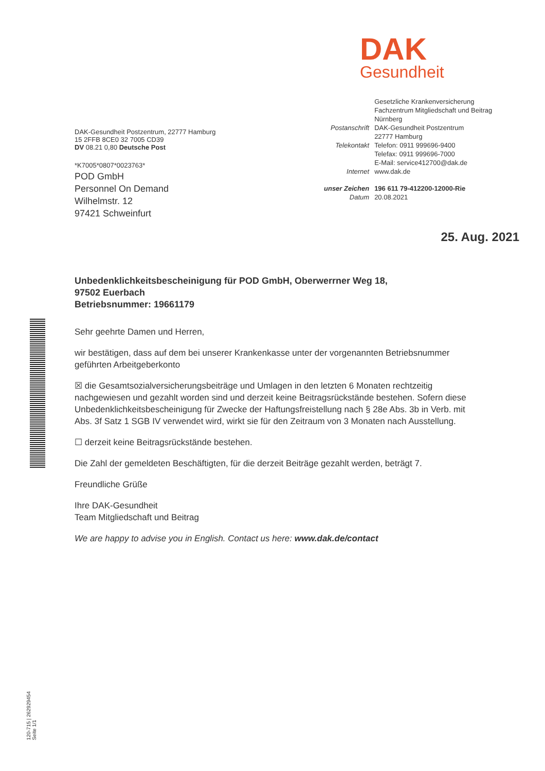DAK
Gesundheit
DAK-Gesundheit Postzentrum, 22777 Hamburg
15 2FFB 8CE0 32 7005 CD39
DV 08.21 0,80 Deutsche Post
*K7005*0807*0023763*
POD GmbH
Personnel On Demand
Wilhelmstr. 12
97421 Schweinfurt
| | Gesetzliche Krankenversicherung Fachzentrum Mitgliedschaft und Beitrag Nürnberg |
| Postanschrift | DAK-Gesundheit Postzentrum 22777 Hamburg |
| Telekontakt | Telefon: 0911 999696-9400 Telefax: 0911 999696-7000 E-Mail: service412700@dak.de |
| Internet | www.dak.de |
| unser Zeichen | 196 611 79-412200-12000-Rie |
| Datum | 20.08.2021 |
25. Aug. 2021
Unbedenklichkeitsbescheinigung für POD GmbH, Oberwerrner Weg 18,
97502 Euerbach
Betriebsnummer: 19661179
Sehr geehrte Damen und Herren,
wir bestätigen, dass auf dem bei unserer Krankenkasse unter der vorgenannten Betriebsnummer geführten Arbeitgeberkonto
☒ die Gesamtsozialversicherungsbeiträge und Umlagen in den letzten 6 Monaten rechtzeitig nachgewiesen und gezahlt worden sind und derzeit keine Beitragsrückstände bestehen. Sofern diese Unbedenklichkeitsbescheinigung für Zwecke der Haftungsfreistellung nach § 28e Abs. 3b in Verb. mit Abs. 3f Satz 1 SGB IV verwendet wird, wirkt sie für den Zeitraum von 3 Monaten nach Ausstellung.
☐ derzeit keine Beitragsrückstände bestehen.
Die Zahl der gemeldeten Beschäftigten, für die derzeit Beiträge gezahlt werden, beträgt 7.
Freundliche Grüße
Ihre DAK-Gesundheit
Team Mitgliedschaft und Beitrag
We are happy to advise you in English. Contact us here: www.dak.de/contact
120-715 | 262929454
Seite 1/1